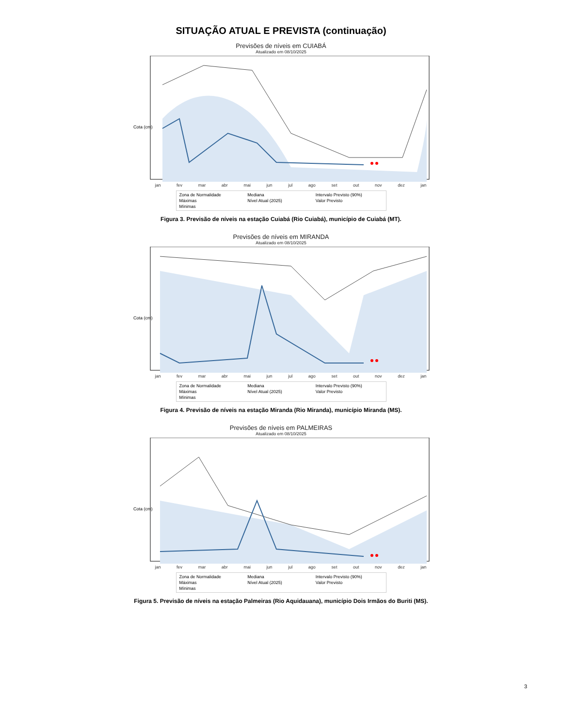SITUAÇÃO ATUAL E PREVISTA (continuação)
Previsões de níveis em CUIABÁ
Atualizado em 08/10/2025
Cota (cm)
jan fev mar abr mai jun jul ago set out nov dez jan
Zona de Normalidade Mediana Intervalo Previsto (90%) Máximas Nível Atual (2025) Valor Previsto Mínimas
Figura 3. Previsão de níveis na estação Cuiabá (Rio Cuiabá), município de Cuiabá (MT).
Previsões de níveis em MIRANDA
Atualizado em 08/10/2025
Cota (cm)
jan fev mar abr mai jun jul ago set out nov dez jan
Zona de Normalidade Mediana Intervalo Previsto (90%) Máximas Nível Atual (2025) Valor Previsto Mínimas
Figura 4. Previsão de níveis na estação Miranda (Rio Miranda), município Miranda (MS).
Previsões de níveis em PALMEIRAS
Atualizado em 08/10/2025
Cota (cm)
jan fev mar abr mai jun jul ago set out nov dez jan
Zona de Normalidade Mediana Intervalo Previsto (90%) Máximas Nível Atual (2025) Valor Previsto Mínimas
Figura 5. Previsão de níveis na estação Palmeiras (Rio Aquidauana), município Dois Irmãos do Buriti (MS).
3